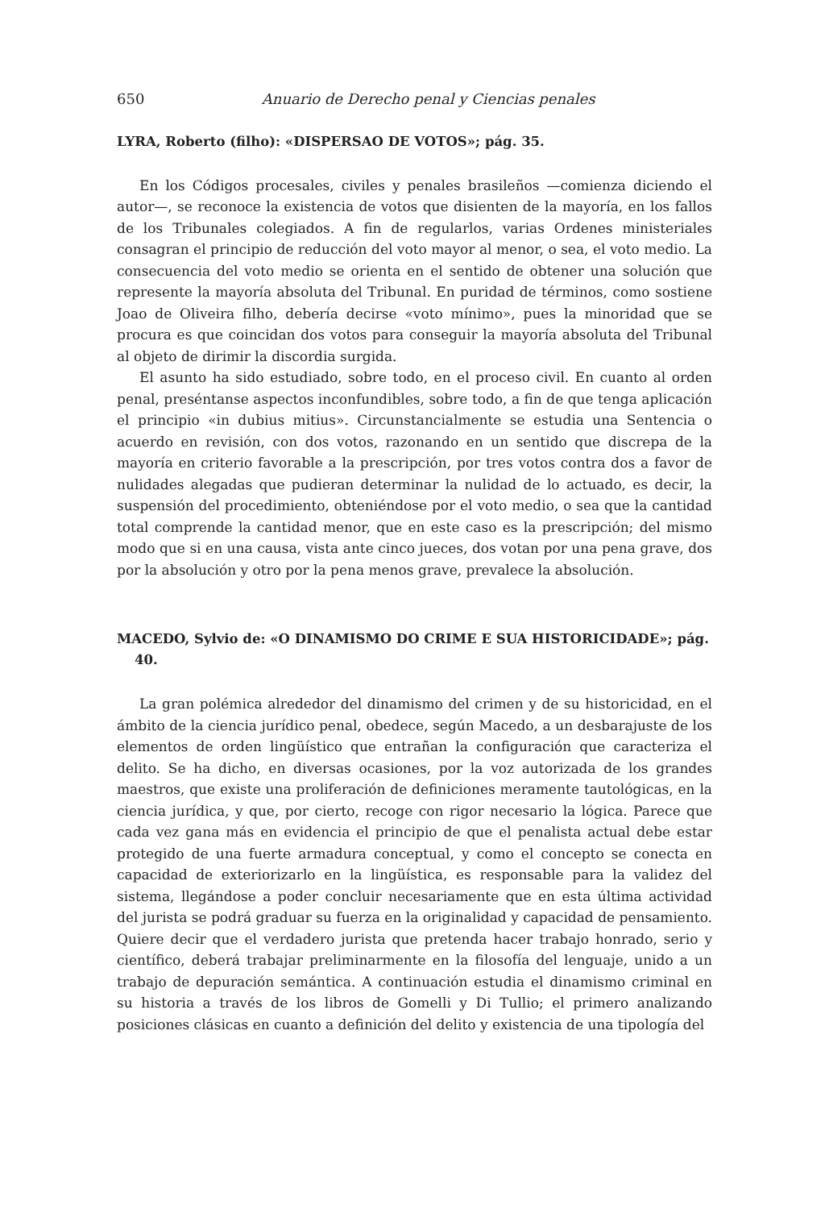650 Anuario de Derecho penal y Ciencias penales
LYRA, Roberto (filho): «DISPERSAO DE VOTOS»; pág. 35.
En los Códigos procesales, civiles y penales brasileños —comienza diciendo el autor—, se reconoce la existencia de votos que disienten de la mayoría, en los fallos de los Tribunales colegiados. A fin de regularlos, varias Ordenes ministeriales consagran el principio de reducción del voto mayor al menor, o sea, el voto medio. La consecuencia del voto medio se orienta en el sentido de obtener una solución que represente la mayoría absoluta del Tribunal. En puridad de términos, como sostiene Joao de Oliveira filho, debería decirse «voto mínimo», pues la minoridad que se procura es que coincidan dos votos para conseguir la mayoría absoluta del Tribunal al objeto de dirimir la discordia surgida.
El asunto ha sido estudiado, sobre todo, en el proceso civil. En cuanto al orden penal, preséntanse aspectos inconfundibles, sobre todo, a fin de que tenga aplicación el principio «in dubius mitius». Circunstancialmente se estudia una Sentencia o acuerdo en revisión, con dos votos, razonando en un sentido que discrepa de la mayoría en criterio favorable a la prescripción, por tres votos contra dos a favor de nulidades alegadas que pudieran determinar la nulidad de lo actuado, es decir, la suspensión del procedimiento, obteniéndose por el voto medio, o sea que la cantidad total comprende la cantidad menor, que en este caso es la prescripción; del mismo modo que si en una causa, vista ante cinco jueces, dos votan por una pena grave, dos por la absolución y otro por la pena menos grave, prevalece la absolución.
MACEDO, Sylvio de: «O DINAMISMO DO CRIME E SUA HISTORICIDADE»; pág. 40.
La gran polémica alrededor del dinamismo del crimen y de su historicidad, en el ámbito de la ciencia jurídico penal, obedece, según Macedo, a un desbarajuste de los elementos de orden lingüístico que entrañan la configuración que caracteriza el delito. Se ha dicho, en diversas ocasiones, por la voz autorizada de los grandes maestros, que existe una proliferación de definiciones meramente tautológicas, en la ciencia jurídica, y que, por cierto, recoge con rigor necesario la lógica. Parece que cada vez gana más en evidencia el principio de que el penalista actual debe estar protegido de una fuerte armadura conceptual, y como el concepto se conecta en capacidad de exteriorizarlo en la lingüística, es responsable para la validez del sistema, llegándose a poder concluir necesariamente que en esta última actividad del jurista se podrá graduar su fuerza en la originalidad y capacidad de pensamiento. Quiere decir que el verdadero jurista que pretenda hacer trabajo honrado, serio y científico, deberá trabajar preliminarmente en la filosofía del lenguaje, unido a un trabajo de depuración semántica. A continuación estudia el dinamismo criminal en su historia a través de los libros de Gomelli y Di Tullio; el primero analizando posiciones clásicas en cuanto a definición del delito y existencia de una tipología del